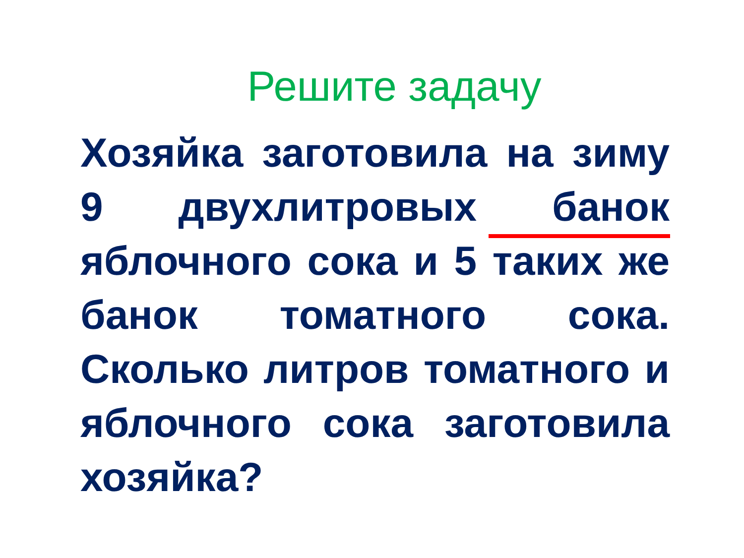Решите задачу
Хозяйка заготовила на зиму 9 двухлитровых банок яблочного сока и 5 таких же банок томатного сока. Сколько литров томатного и яблочного сока заготовила хозяйка?